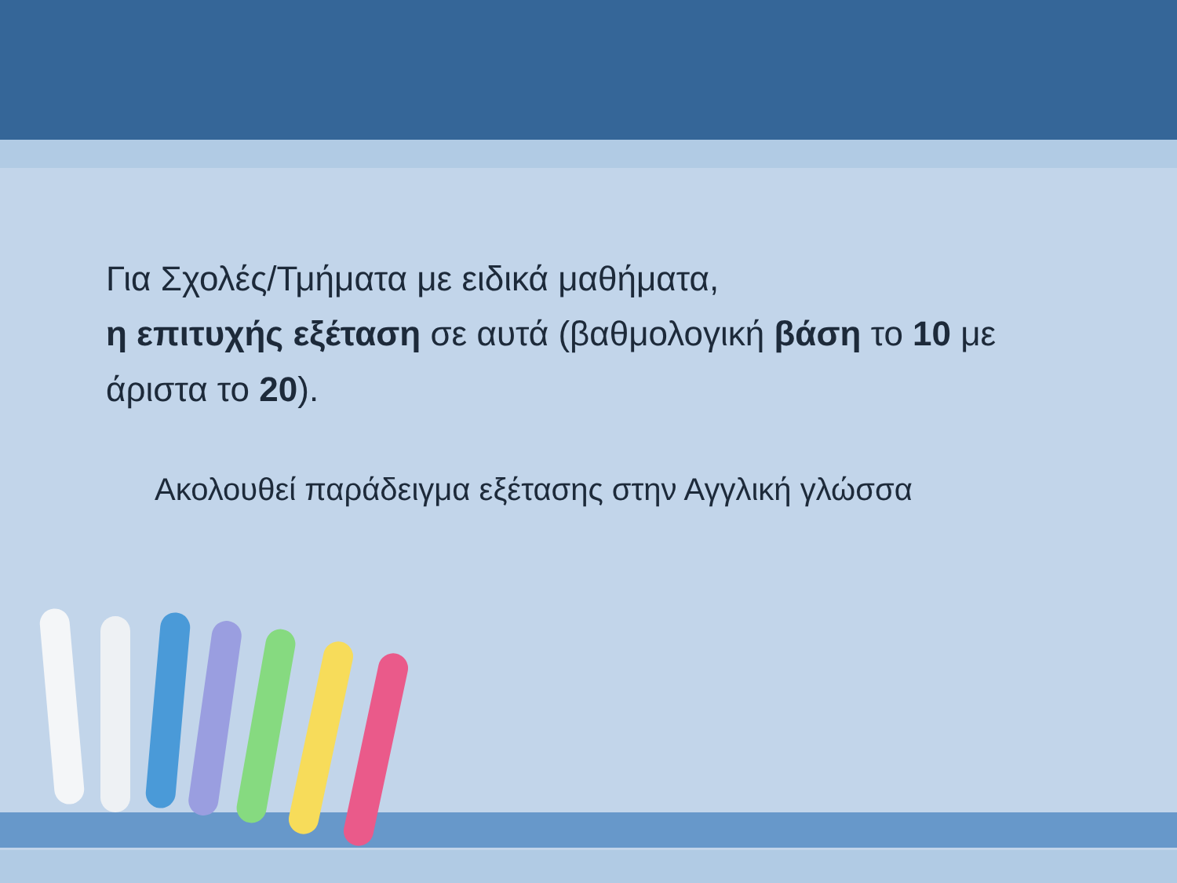Για Σχολές/Τμήματα με ειδικά μαθήματα,
η επιτυχής εξέταση σε αυτά (βαθμολογική βάση το 10 με άριστα το 20).
Ακολουθεί παράδειγμα εξέτασης στην Αγγλική γλώσσα